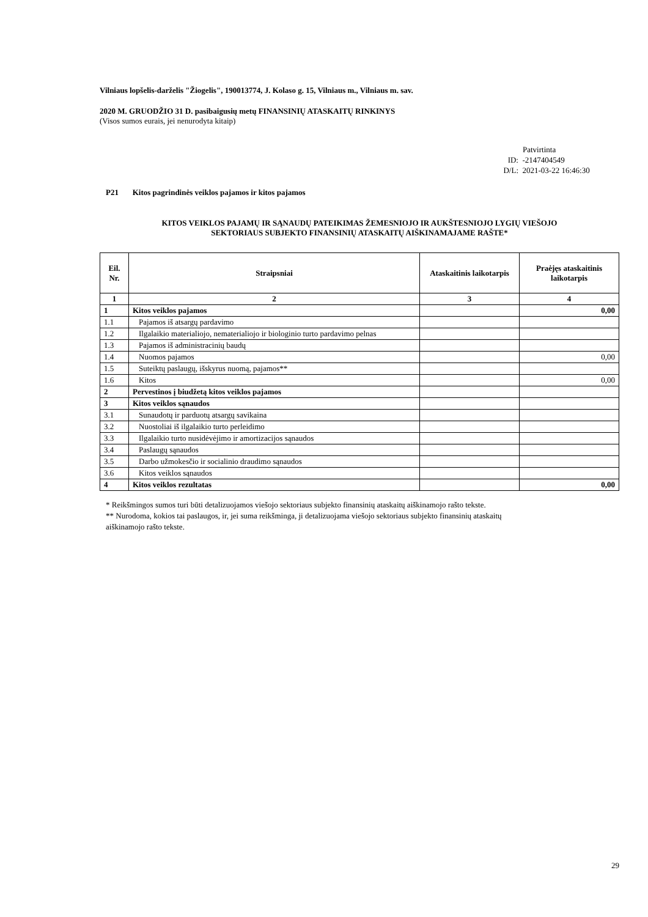Vilniaus lopšelis-darželis "Žiogelis", 190013774, J. Kolaso g. 15, Vilniaus m., Vilniaus m. sav.
2020 M. GRUODŽIO 31 D. pasibaigusių metų FINANSINIŲ ATASKAITŲ RINKINYS
(Visos sumos eurais, jei nenurodyta kitaip)
Patvirtinta
ID: -2147404549
D/L: 2021-03-22 16:46:30
P21 Kitos pagrindinės veiklos pajamos ir kitos pajamos
KITOS VEIKLOS PAJAMŲ IR SĄNAUDŲ PATEIKIMAS ŽEMESNIOJO IR AUKŠTESNIOJO LYGIŲ VIEŠOJO
SEKTORIAUS SUBJEKTO FINANSINIŲ ATASKAITŲ AIŠKINAMAJAME RAŠTE*
| Eil. Nr. | Straipsniai | Ataskaitinis laikotarpis | Praėjęs ataskaitinis laikotarpis |
| --- | --- | --- | --- |
| 1 | 2 | 3 | 4 |
| 1 | Kitos veiklos pajamos | | 0,00 |
| 1.1 | Pajamos iš atsargų pardavimo | | |
| 1.2 | Ilgalaikio materialiojo, nematerialiojo ir biologinio turto pardavimo pelnas | | |
| 1.3 | Pajamos iš administracinių baudų | | |
| 1.4 | Nuomos pajamos | | 0,00 |
| 1.5 | Suteiktų paslaugų, išskyrus nuomą, pajamos** | | |
| 1.6 | Kitos | | 0,00 |
| 2 | Pervestinos į biudžetą kitos veiklos pajamos | | |
| 3 | Kitos veiklos sąnaudos | | |
| 3.1 | Sunaudotų ir parduotų atsargų savikaina | | |
| 3.2 | Nuostoliai iš ilgalaikio turto perleidimo | | |
| 3.3 | Ilgalaikio turto nusidėvėjimo ir amortizacijos sąnaudos | | |
| 3.4 | Paslaugų sąnaudos | | |
| 3.5 | Darbo užmokesčio ir socialinio draudimo sąnaudos | | |
| 3.6 | Kitos veiklos sąnaudos | | |
| 4 | Kitos veiklos rezultatas | | 0,00 |
* Reikšmingos sumos turi būti detalizuojamos viešojo sektoriaus subjekto finansinių ataskaitų aiškinamojo rašto tekste.
** Nurodoma, kokios tai paslaugos, ir, jei suma reikšminga, ji detalizuojama viešojo sektoriaus subjekto finansinių ataskaitų
aiškinamojo rašto tekste.
29